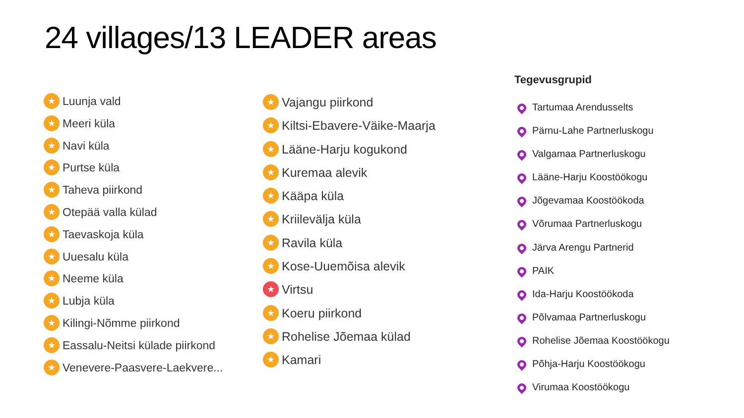24 villages/13 LEADER areas
★ Luunja vald
★ Meeri küla
★ Navi küla
★ Purtse küla
★ Taheva piirkond
★ Otepää valla külad
★ Taevaskoja küla
★ Uuesalu küla
★ Neeme küla
★ Lubja küla
★ Kilingi-Nõmme piirkond
★ Eassalu-Neitsi külade piirkond
★ Venevere-Paasvere-Laekvere...
★ Vajangu piirkond
★ Kiltsi-Ebavere-Väike-Maarja
★ Lääne-Harju kogukond
★ Kuremaa alevik
★ Kääpa küla
★ Kriilevälja küla
★ Ravila küla
★ Kose-Uuemõisa alevik
★ Virtsu
★ Koeru piirkond
★ Rohelise Jõemaa külad
★ Kamari
Tegevusgrupid
Tartumaa Arendusselts
Pärnu-Lahe Partnerluskogu
Valgamaa Partnerluskogu
Lääne-Harju Koostöökogu
Jõgevamaa Koostöökoda
Võrumaa Partnerluskogu
Järva Arengu Partnerid
PAIK
Ida-Harju Koostöökoda
Põlvamaa Partnerluskogu
Rohelise Jõemaa Koostöökogu
Põhja-Harju Koostöökogu
Virumaa Koostöökogu